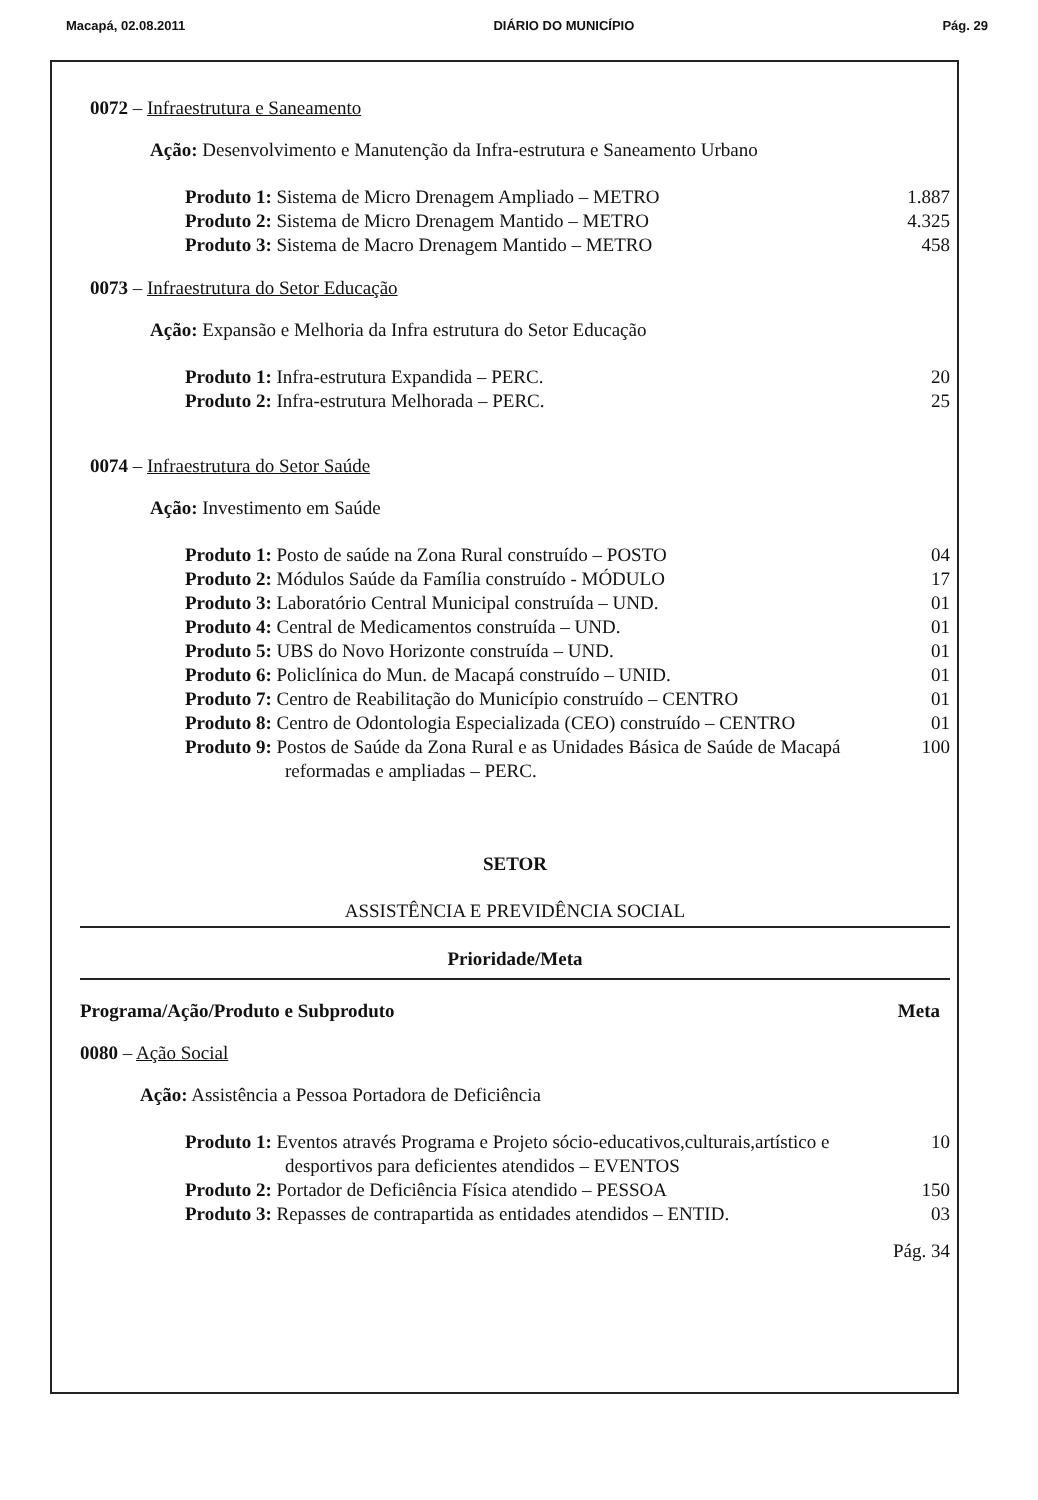Macapá, 02.08.2011 DIÁRIO DO MUNICÍPIO Pág. 29
0072 – Infraestrutura e Saneamento
Ação: Desenvolvimento e Manutenção da Infra-estrutura e Saneamento Urbano
Produto 1: Sistema de Micro Drenagem Ampliado – METRO 1.887
Produto 2: Sistema de Micro Drenagem Mantido – METRO 4.325
Produto 3: Sistema de Macro Drenagem Mantido – METRO 458
0073 – Infraestrutura do Setor Educação
Ação: Expansão e Melhoria da Infra estrutura do Setor Educação
Produto 1: Infra-estrutura Expandida – PERC. 20
Produto 2: Infra-estrutura Melhorada – PERC. 25
0074 – Infraestrutura do Setor Saúde
Ação: Investimento em Saúde
Produto 1: Posto de saúde na Zona Rural construído – POSTO 04
Produto 2: Módulos Saúde da Família construído - MÓDULO 17
Produto 3: Laboratório Central Municipal construída – UND. 01
Produto 4: Central de Medicamentos construída – UND. 01
Produto 5: UBS do Novo Horizonte construída – UND. 01
Produto 6: Policlínica do Mun. de Macapá construído – UNID. 01
Produto 7: Centro de Reabilitação do Município construído – CENTRO 01
Produto 8: Centro de Odontologia Especializada (CEO) construído – CENTRO 01
Produto 9: Postos de Saúde da Zona Rural e as Unidades Básica de Saúde de Macapá reformadas e ampliadas – PERC. 100
SETOR
ASSISTÊNCIA E PREVIDÊNCIA SOCIAL
Prioridade/Meta
Programa/Ação/Produto e Subproduto Meta
0080 – Ação Social
Ação: Assistência a Pessoa Portadora de Deficiência
Produto 1: Eventos através Programa e Projeto sócio-educativos,culturais,artístico e desportivos para deficientes atendidos – EVENTOS 10
Produto 2: Portador de Deficiência Física atendido – PESSOA 150
Produto 3: Repasses de contrapartida as entidades atendidos – ENTID. 03
Pág. 34